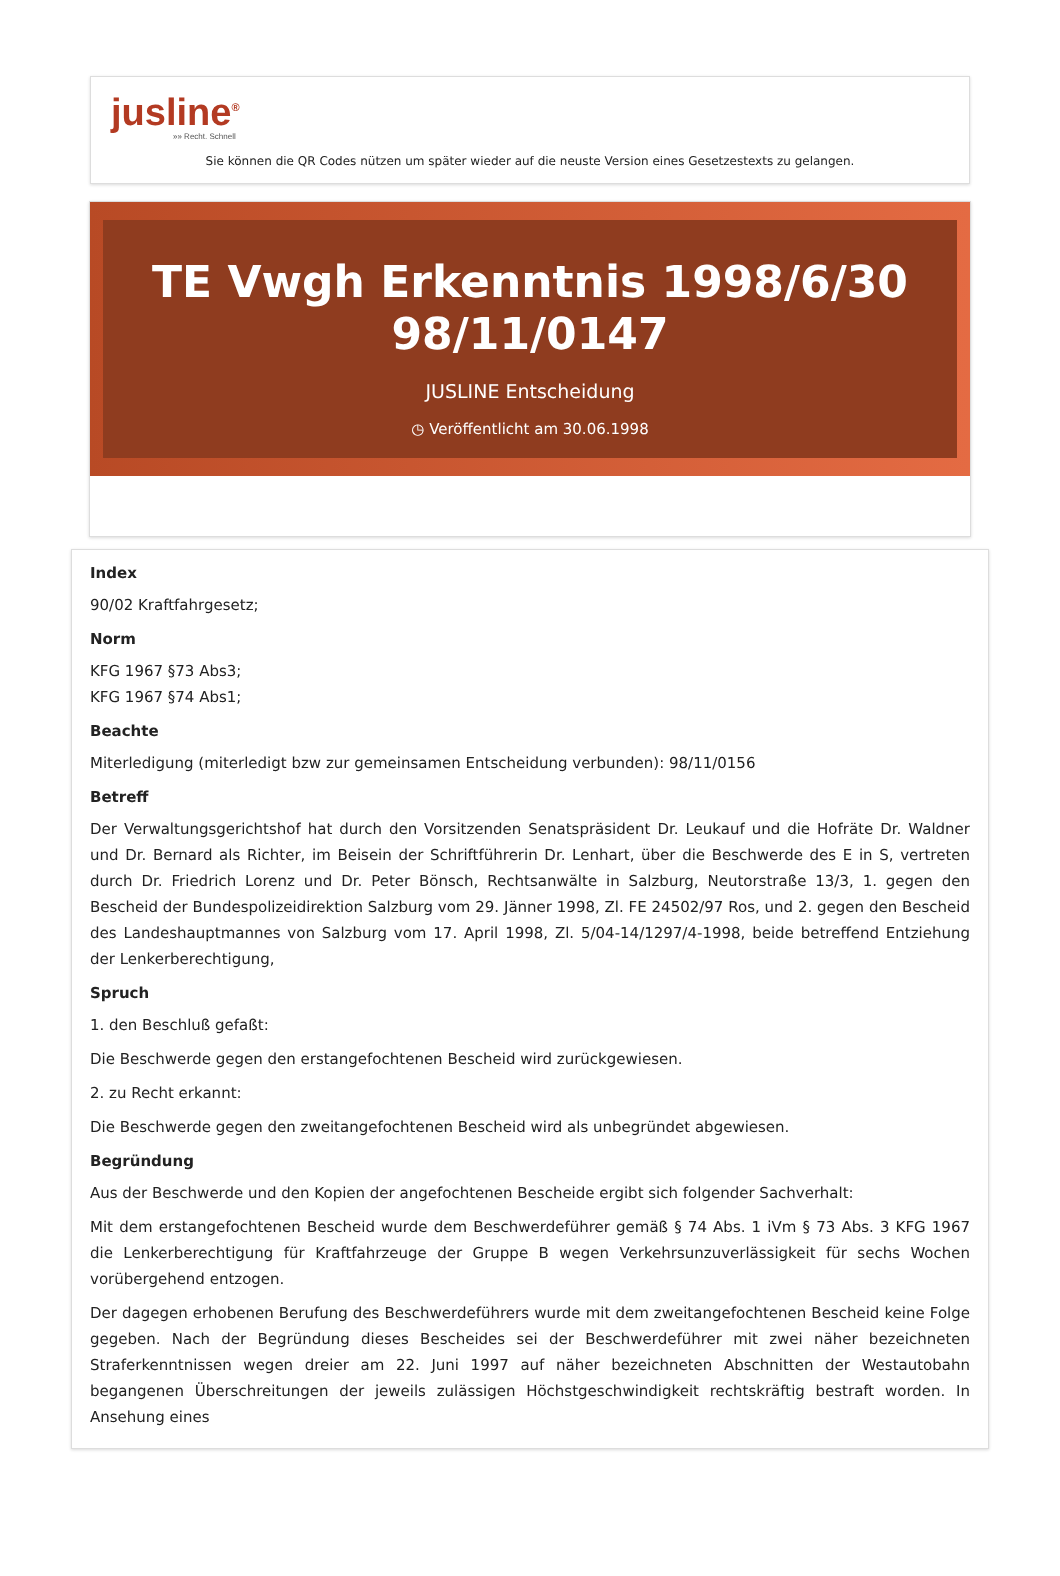jusline<sup>®</sup>
»» Recht. Schnell
Sie können die QR Codes nützen um später wieder auf die neuste Version eines Gesetzestexts zu gelangen.
TE Vwgh Erkenntnis 1998/6/30 98/11/0147
JUSLINE Entscheidung
◷ Veröffentlicht am 30.06.1998
Index
90/02 Kraftfahrgesetz;
Norm
KFG 1967 §73 Abs3;
KFG 1967 §74 Abs1;
Beachte
Miterledigung (miterledigt bzw zur gemeinsamen Entscheidung verbunden): 98/11/0156
Betreff
Der Verwaltungsgerichtshof hat durch den Vorsitzenden Senatspräsident Dr. Leukauf und die Hofräte Dr. Waldner und Dr. Bernard als Richter, im Beisein der Schriftführerin Dr. Lenhart, über die Beschwerde des E in S, vertreten durch Dr. Friedrich Lorenz und Dr. Peter Bönsch, Rechtsanwälte in Salzburg, Neutorstraße 13/3, 1. gegen den Bescheid der Bundespolizeidirektion Salzburg vom 29. Jänner 1998, Zl. FE 24502/97 Ros, und 2. gegen den Bescheid des Landeshauptmannes von Salzburg vom 17. April 1998, Zl. 5/04-14/1297/4-1998, beide betreffend Entziehung der Lenkerberechtigung,
Spruch
1. den Beschluß gefaßt:
Die Beschwerde gegen den erstangefochtenen Bescheid wird zurückgewiesen.
2. zu Recht erkannt:
Die Beschwerde gegen den zweitangefochtenen Bescheid wird als unbegründet abgewiesen.
Begründung
Aus der Beschwerde und den Kopien der angefochtenen Bescheide ergibt sich folgender Sachverhalt:
Mit dem erstangefochtenen Bescheid wurde dem Beschwerdeführer gemäß § 74 Abs. 1 iVm § 73 Abs. 3 KFG 1967 die Lenkerberechtigung für Kraftfahrzeuge der Gruppe B wegen Verkehrsunzuverlässigkeit für sechs Wochen vorübergehend entzogen.
Der dagegen erhobenen Berufung des Beschwerdeführers wurde mit dem zweitangefochtenen Bescheid keine Folge gegeben. Nach der Begründung dieses Bescheides sei der Beschwerdeführer mit zwei näher bezeichneten Straferkenntnissen wegen dreier am 22. Juni 1997 auf näher bezeichneten Abschnitten der Westautobahn begangenen Überschreitungen der jeweils zulässigen Höchstgeschwindigkeit rechtskräftig bestraft worden. In Ansehung eines